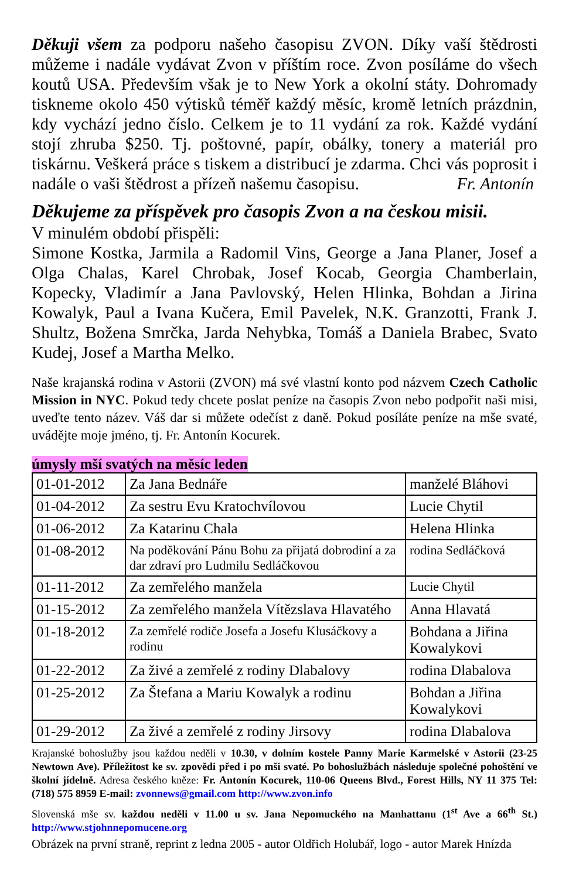Děkuji všem za podporu našeho časopisu ZVON. Díky vaší štědrosti můžeme i nadále vydávat Zvon v příštím roce. Zvon posíláme do všech koutů USA. Především však je to New York a okolní státy. Dohromady tiskneme okolo 450 výtisků téměř každý měsíc, kromě letních prázdnin, kdy vychází jedno číslo. Celkem je to 11 vydání za rok. Každé vydání stojí zhruba $250. Tj. poštovné, papír, obálky, tonery a materiál pro tiskárnu. Veškerá práce s tiskem a distribucí je zdarma. Chci vás poprosit i nadále o vaši štědrost a přízeň našemu časopisu. Fr. Antonín
Děkujeme za příspěvek pro časopis Zvon a na českou misii.
V minulém období přispěli:
Simone Kostka, Jarmila a Radomil Vins, George a Jana Planer, Josef a Olga Chalas, Karel Chrobak, Josef Kocab, Georgia Chamberlain, Kopecky, Vladimír a Jana Pavlovský, Helen Hlinka, Bohdan a Jirina Kowalyk, Paul a Ivana Kučera, Emil Pavelek, N.K. Granzotti, Frank J. Shultz, Božena Smrčka, Jarda Nehybka, Tomáš a Daniela Brabec, Svato Kudej, Josef a Martha Melko.
Naše krajanská rodina v Astorii (ZVON) má své vlastní konto pod názvem Czech Catholic Mission in NYC. Pokud tedy chcete poslat peníze na časopis Zvon nebo podpořit naši misi, uveďte tento název. Váš dar si můžete odečíst z daně. Pokud posíláte peníze na mše svaté, uvádějte moje jméno, tj. Fr. Antonín Kocurek.
úmysly mší svatých na měsíc leden
| 01-01-2012 | Za Jana Bednáře | manželé Bláhovi |
| 01-04-2012 | Za sestru Evu Kratochvílovou | Lucie Chytil |
| 01-06-2012 | Za Katarinu Chala | Helena Hlinka |
| 01-08-2012 | Na poděkování Pánu Bohu za přijatá dobrodiní a za dar zdraví pro Ludmilu Sedláčkovou | rodina Sedláčková |
| 01-11-2012 | Za zemřelého manžela | Lucie Chytil |
| 01-15-2012 | Za zemřelého manžela Vítězslava Hlavatého | Anna Hlavatá |
| 01-18-2012 | Za zemřelé rodiče Josefa a Josefu Klusáčkovy a rodinu | Bohdana a Jiřina Kowalykovi |
| 01-22-2012 | Za živé a zemřelé z rodiny Dlabalovy | rodina Dlabalova |
| 01-25-2012 | Za Štefana a Mariu Kowalyk a rodinu | Bohdan a Jiřina Kowalykovi |
| 01-29-2012 | Za živé a zemřelé z rodiny Jirsovy | rodina Dlabalova |
Krajanské bohoslužby jsou každou neděli v 10.30, v dolním kostele Panny Marie Karmelské v Astorii (23-25 Newtown Ave). Příležitost ke sv. zpovědi před i po mši svaté. Po bohoslužbách následuje společné pohoštění ve školní jídelně. Adresa českého kněze: Fr. Antonín Kocurek, 110-06 Queens Blvd., Forest Hills, NY 11 375 Tel: (718) 575 8959 E-mail: zvonnews@gmail.com http://www.zvon.info
Slovenská mše sv. každou neděli v 11.00 u sv. Jana Nepomuckého na Manhattanu (1<sup>st</sup> Ave a 66<sup>th</sup> St.) http://www.stjohnnepomucene.org
Obrázek na první straně, reprint z ledna 2005 - autor Oldřich Holubář, logo - autor Marek Hnízda